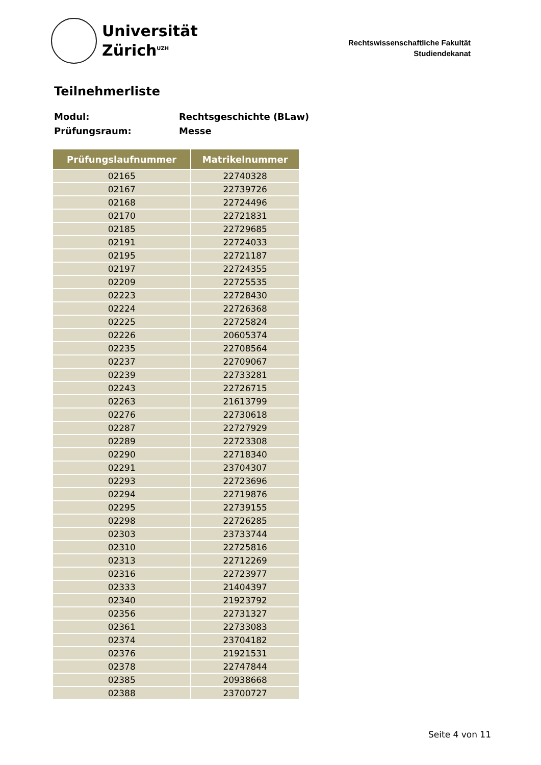Universität
Zürich<sup>UZH</sup>
Rechtswissenschaftliche Fakultät
Studiendekanat
Teilnehmerliste
Modul: Rechtsgeschichte (BLaw)
Prüfungsraum: Messe
| Prüfungslaufnummer | Matrikelnummer |
| --- | --- |
| 02165 | 22740328 |
| 02167 | 22739726 |
| 02168 | 22724496 |
| 02170 | 22721831 |
| 02185 | 22729685 |
| 02191 | 22724033 |
| 02195 | 22721187 |
| 02197 | 22724355 |
| 02209 | 22725535 |
| 02223 | 22728430 |
| 02224 | 22726368 |
| 02225 | 22725824 |
| 02226 | 20605374 |
| 02235 | 22708564 |
| 02237 | 22709067 |
| 02239 | 22733281 |
| 02243 | 22726715 |
| 02263 | 21613799 |
| 02276 | 22730618 |
| 02287 | 22727929 |
| 02289 | 22723308 |
| 02290 | 22718340 |
| 02291 | 23704307 |
| 02293 | 22723696 |
| 02294 | 22719876 |
| 02295 | 22739155 |
| 02298 | 22726285 |
| 02303 | 23733744 |
| 02310 | 22725816 |
| 02313 | 22712269 |
| 02316 | 22723977 |
| 02333 | 21404397 |
| 02340 | 21923792 |
| 02356 | 22731327 |
| 02361 | 22733083 |
| 02374 | 23704182 |
| 02376 | 21921531 |
| 02378 | 22747844 |
| 02385 | 20938668 |
| 02388 | 23700727 |
Seite 4 von 11